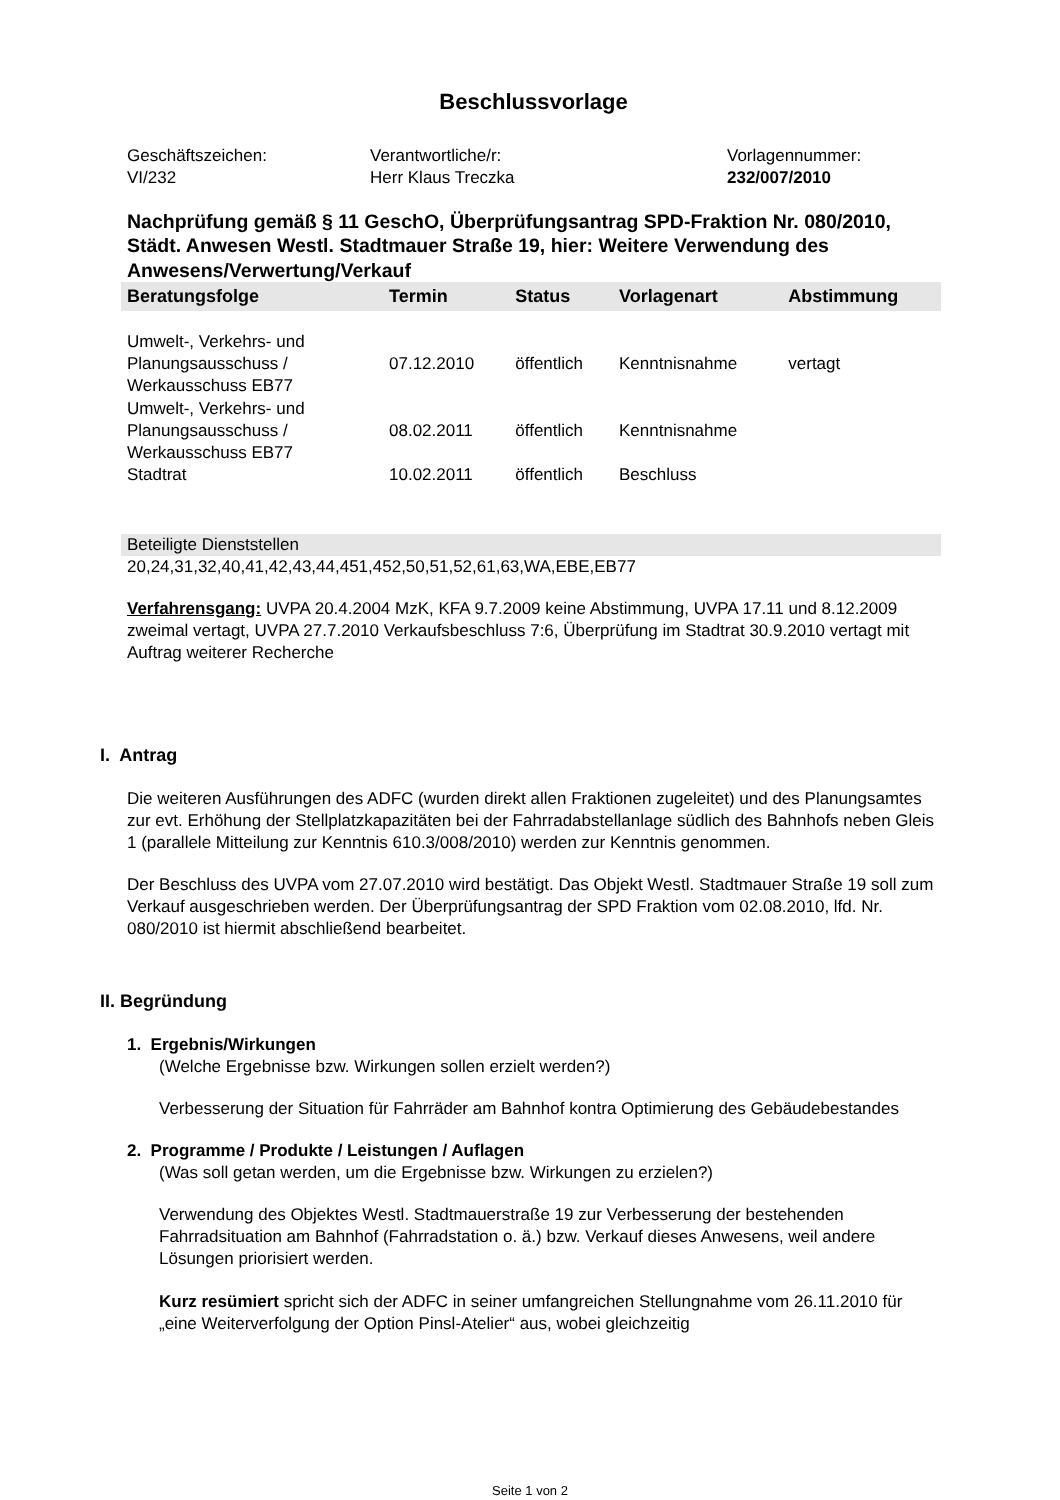Beschlussvorlage
Geschäftszeichen:
VI/232
Verantwortliche/r:
Herr Klaus Treczka
Vorlagennummer:
232/007/2010
Nachprüfung gemäß § 11 GeschO, Überprüfungsantrag SPD-Fraktion Nr. 080/2010, Städt. Anwesen Westl. Stadtmauer Straße 19, hier: Weitere Verwendung des Anwesens/Verwertung/Verkauf
| Beratungsfolge | Termin | Status | Vorlagenart | Abstimmung |
| --- | --- | --- | --- | --- |
| Umwelt-, Verkehrs- und Planungsausschuss / Werkausschuss EB77 | 07.12.2010 | öffentlich | Kenntnisnahme | vertagt |
| Umwelt-, Verkehrs- und Planungsausschuss / Werkausschuss EB77 | 08.02.2011 | öffentlich | Kenntnisnahme | |
| Stadtrat | 10.02.2011 | öffentlich | Beschluss | |
Beteiligte Dienststellen
20,24,31,32,40,41,42,43,44,451,452,50,51,52,61,63,WA,EBE,EB77
Verfahrensgang: UVPA 20.4.2004 MzK, KFA 9.7.2009 keine Abstimmung, UVPA 17.11 und 8.12.2009 zweimal vertagt, UVPA 27.7.2010 Verkaufsbeschluss 7:6, Überprüfung im Stadtrat 30.9.2010 vertagt mit Auftrag weiterer Recherche
I. Antrag
Die weiteren Ausführungen des ADFC (wurden direkt allen Fraktionen zugeleitet) und des Planungsamtes zur evt. Erhöhung der Stellplatzkapazitäten bei der Fahrradabstellanlage südlich des Bahnhofs neben Gleis 1 (parallele Mitteilung zur Kenntnis 610.3/008/2010) werden zur Kenntnis genommen.
Der Beschluss des UVPA vom 27.07.2010 wird bestätigt. Das Objekt Westl. Stadtmauer Straße 19 soll zum Verkauf ausgeschrieben werden. Der Überprüfungsantrag der SPD Fraktion vom 02.08.2010, lfd. Nr. 080/2010 ist hiermit abschließend bearbeitet.
II. Begründung
1. Ergebnis/Wirkungen
(Welche Ergebnisse bzw. Wirkungen sollen erzielt werden?)
Verbesserung der Situation für Fahrräder am Bahnhof kontra Optimierung des Gebäudebestandes
2. Programme / Produkte / Leistungen / Auflagen
(Was soll getan werden, um die Ergebnisse bzw. Wirkungen zu erzielen?)
Verwendung des Objektes Westl. Stadtmauerstraße 19 zur Verbesserung der bestehenden Fahrradsituation am Bahnhof (Fahrradstation o. ä.) bzw. Verkauf dieses Anwesens, weil andere Lösungen priorisiert werden.
Kurz resümiert spricht sich der ADFC in seiner umfangreichen Stellungnahme vom 26.11.2010 für „eine Weiterverfolgung der Option Pinsl-Atelier“ aus, wobei gleichzeitig
Seite 1 von 2